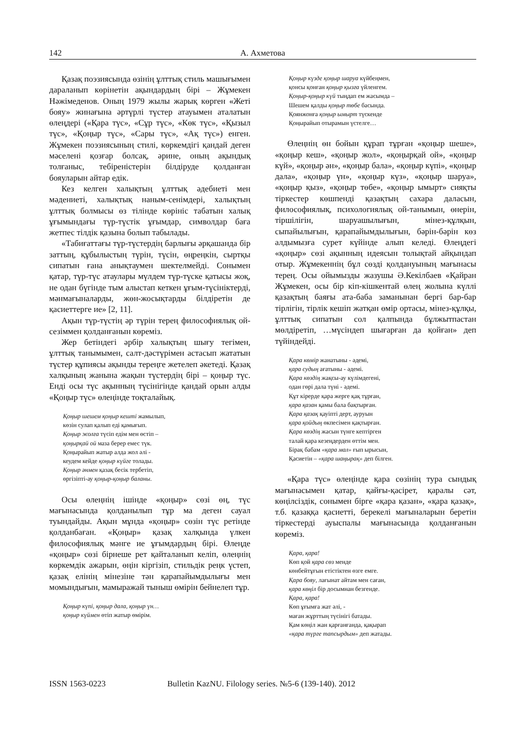142 А. Ахметова
Қазақ поэзиясында өзінің ұлттық стиль машығымен дараланып көрінетін ақындардың бірі – Жұмекен Нәжімеденов. Оның 1979 жылы жарық көрген «Жеті бояу» жинағына әртүрлі түстер атауымен аталатын өлеңдері («Қара түс», «Сұр түс», «Көк түс», «Қызыл түс», «Қоңыр түс», «Сары түс», «Ақ түс») енген. Жұмекен поэзиясының стилі, көркемдігі қандай деген мәселені қозғар болсақ, әрине, оның ақындық толғаныс, тебіреністерін білдіруде қолданған бояуларын айтар едік.
Кез келген халықтың ұлттық әдебиеті мен мәдениеті, халықтық наным-сенімдері, халықтың ұлттық болмысы өз тілінде көрініс табатын халық ұғымындағы түр-түстік ұғымдар, символдар баға жетпес тілдік қазына болып табылады.
«Табиғаттағы түр-түстердің барлығы әрқашанда бір заттың, құбылыстың түрін, түсін, өңреңкін, сыртқы сипатын ғана анықтаумен шектелмейді. Сонымен қатар, түр-түс атаулары мүлдем түр-түске қатысы жоқ, не одан бүгінде тым алыстап кеткен ұғым-түсініктерді, мәнмағыналарды, жөн-жосықтарды білдіретін де қасиеттерге ие» [2, 11].
Ақын түр-түстің әр түрін терең философиялық ой-сезіммен қолданғанын көреміз.
Жер бетіндегі әрбір халықтың шығу тегімен, ұлттық танымымен, салт-дәстүрімен астасып жататын түстер құпиясы ақынды тереңге жетелеп әкетеді. Қазақ халқының жанына жақын түстердің бірі – қоңыр түс. Енді осы түс ақынның түсінігінде қандай орын алды «Қоңыр түс» өлеңінде тоқталайық.
Қоңыр шешем қоңыр кешті жамылып,
көзін сулап қалып еді қамығып.
Қоңыр жолға түсіп едім мен өстіп –
қоңырқай ой маза берер емес түк.
Қоңырайып жатыр алда жол әлі -
кеудем кейде қоңыр күйге толады.
Қоңыр әнмен қазақ бесік тербетіп,
өргізіпті-ау қоңыр-қоңыр баланы.
Осы өлеңнің ішінде «қоңыр» сөзі өң, түс мағынасында қолданылып тұр ма деген сауал туындайды. Ақын мұнда «қоңыр» сөзін түс ретінде қолданбаған. «Қоңыр» қазақ халқында үлкен философиялық мәнге ие ұғымдардың бірі. Өлеңде «қоңыр» сөзі бірнеше рет қайталанып келіп, өлеңнің көркемдік ажарын, өңін кіргізіп, стильдік реңк үстеп, қазақ елінің мінезіне тән қарапайымдылығы мен момындығын, мамыражай тыныш өмірін бейнелеп тұр.
Қоңыр күпі, қоңыр дала, қоңыр үн…
қоңыр күймен өтіп жатыр өмірім.
Қоңыр күзде қоңыр шаруа күйбеңмен,
қонсы қонған қоңыр қызға үйленгем.
Қоңыр-қоңыр күй тыңдап ем жасымда –
Шешем қалды қоңыр төбе басында.
Қоянжонға қоңыр ымырт түскенде
Қоңырайып отырамын үстелге…
Өлеңнің өн бойын құрап тұрған «қоңыр шеше», «қоңыр кеш», «қоңыр жол», «қоңырқай ой», «қоңыр күй», «қоңыр ән», «қоңыр бала», «қоңыр күпі», «қоңыр дала», «қоңыр үн», «қоңыр күз», «қоңыр шаруа», «қоңыр қыз», «қоңыр төбе», «қоңыр ымырт» сияқты тіркестер көшпенді қазақтың сахара даласын, философиялық, психологиялық ой-танымын, өнерін, тіршілігін, шаруашылығын, мінез-құлқын, сыпайылығын, қарапайымдылығын, бәрін-бәрін көз алдымызға сурет күйінде алып келеді. Өлеңдегі «қоңыр» сөзі ақынның идеясын толықтай айқындап отыр. Жұмекеннің бұл сөзді қолдануының мағынасы терең. Осы ойымызды жазушы Ә.Кекілбаев «Қайран Жұмекен, осы бір кіп-кішкентай өлең жолына күллі қазақтың баяғы ата-баба заманынан бергі бар-бар тірлігін, тірлік кешіп жатқан өмір ортасы, мінез-құлқы, ұлттық сипатын сол қалпында бұлжытпастан мөлдіретіп, …мүсіндеп шығарған да қойған» деп түйіндейді.
Қара көмір жанатыны - әдемі,
қара судың ағатыны - әдемі.
Қара көздің жақсы-ау күлімдегені,
одан гөрі дала түні - әдемі.
Құт кірерде қара жерге қақ тұрған,
қара қазан қамы бала бақтырған.
Қара қазақ қауіпті дерт, ауруын
қара қойдың өкпесімен қақтырған.
Қара көздің жасын түнге кептірген
талай қара кезеңдерден өттім мен.
Бірақ бабам «қара мал» ғып ырысын,
Қасиетін – «қара шаңырақ» деп білген.
«Қара түс» өлеңінде қара сөзінің тура сындық мағынасымен қатар, қайғы-қасірет, қаралы сәт, көңілсіздік, сонымен бірге «қара қазан», «қара қазақ», т.б. қазаққа қасиетті, берекелі мағыналарын беретін тіркестерді ауыспалы мағынасында қолданғанын көреміз.
Қара, қара!
Көп қой қара сөз менде
көнбейтұғын етістіктен өзге емге.
Қара бояу, лағынат айтам мен саған,
қара көңіл бір досымнан безгенде.
Қара, қара!
Көп ұғымға жат әлі, -
маған жұрттың түсінігі батады.
Қам көңіл жан қарғанғанда, қақырап
«қара түрге тапсырдым» деп жатады.
ISSN 1563-0223 Bulletin KazNU. Filology series. №5-6 (139-140). 2012